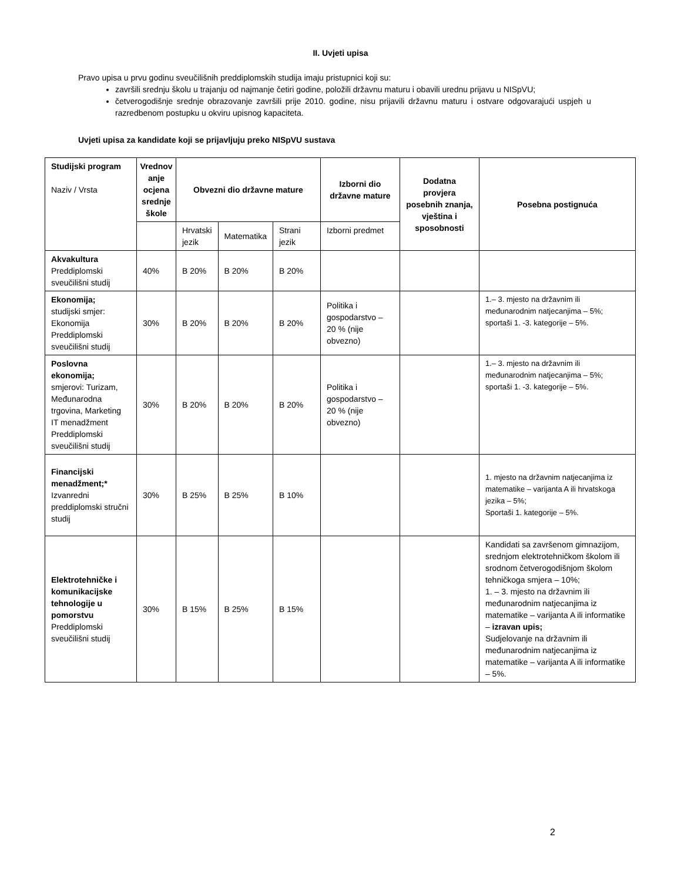II. Uvjeti upisa
Pravo upisa u prvu godinu sveučilišnih preddiplomskih studija imaju pristupnici koji su:
završili srednju školu u trajanju od najmanje četiri godine, položili državnu maturu i obavili urednu prijavu u NISpVU;
četverogodišnje srednje obrazovanje završili prije 2010. godine, nisu prijavili državnu maturu i ostvare odgovarajući uspjeh u razredbenom postupku u okviru upisnog kapaciteta.
Uvjeti upisa za kandidate koji se prijavljuju preko NISpVU sustava
| Studijski program Naziv / Vrsta | Vrednov anje ocjena srednje škole | Obvezni dio državne mature | | | Izborni dio državne mature | Dodatna provjera posebnih znanja, vještina i sposobnosti | Posebna postignuća |
| | | Hrvatski jezik | Matematika | Strani jezik | Izborni predmet | | |
| Akvakultura Preddiplomski sveučilišni studij | 40% | B 20% | B 20% | B 20% | | | |
| Ekonomija; studijski smjer: Ekonomija Preddiplomski sveučilišni studij | 30% | B 20% | B 20% | B 20% | Politika i gospodarstvo – 20 % (nije obvezno) | | 1.– 3. mjesto na državnim ili međunarodnim natjecanjima – 5%; sportaši 1. -3. kategorije – 5%. |
| Poslovna ekonomija; smjerovi: Turizam, Međunarodna trgovina, Marketing IT menadžment Preddiplomski sveučilišni studij | 30% | B 20% | B 20% | B 20% | Politika i gospodarstvo – 20 % (nije obvezno) | | 1.– 3. mjesto na državnim ili međunarodnim natjecanjima – 5%; sportaši 1. -3. kategorije – 5%. |
| Financijski menadžment;* Izvanredni preddiplomski stručni studij | 30% | B 25% | B 25% | B 10% | | | 1. mjesto na državnim natjecanjima iz matematike – varijanta A ili hrvatskoga jezika – 5%; Sportaši 1. kategorije – 5%. |
| Elektrotehničke i komunikacijske tehnologije u pomorstvu Preddiplomski sveučilišni studij | 30% | B 15% | B 25% | B 15% | | | Kandidati sa završenom gimnazijom, srednjom elektrotehničkom školom ili srodnom četverogodišnjom školom tehničkoga smjera – 10%; 1. – 3. mjesto na državnim ili međunarodnim natjecanjima iz matematike – varijanta A ili informatike – izravan upis; Sudjelovanje na državnim ili međunarodnim natjecanjima iz matematike – varijanta A ili informatike – 5%. |
2